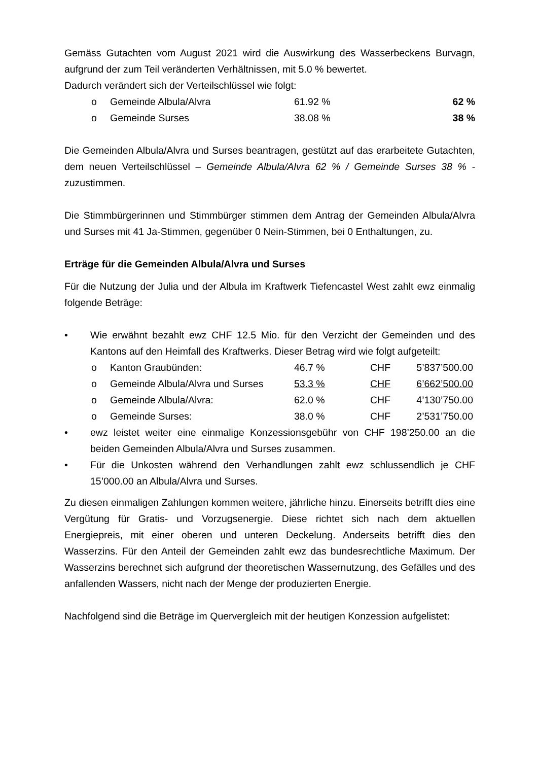Gemäss Gutachten vom August 2021 wird die Auswirkung des Wasserbeckens Burvagn, aufgrund der zum Teil veränderten Verhältnissen, mit 5.0 % bewertet.
Dadurch verändert sich der Verteilschlüssel wie folgt:
o Gemeinde Albula/Alvra 61.92 % 62 %
o Gemeinde Surses 38.08 % 38 %
Die Gemeinden Albula/Alvra und Surses beantragen, gestützt auf das erarbeitete Gutachten, dem neuen Verteilschlüssel – Gemeinde Albula/Alvra 62 % / Gemeinde Surses 38 % - zuzustimmen.
Die Stimmbürgerinnen und Stimmbürger stimmen dem Antrag der Gemeinden Albula/Alvra und Surses mit 41 Ja-Stimmen, gegenüber 0 Nein-Stimmen, bei 0 Enthaltungen, zu.
Erträge für die Gemeinden Albula/Alvra und Surses
Für die Nutzung der Julia und der Albula im Kraftwerk Tiefencastel West zahlt ewz einmalig folgende Beträge:
• Wie erwähnt bezahlt ewz CHF 12.5 Mio. für den Verzicht der Gemeinden und des Kantons auf den Heimfall des Kraftwerks. Dieser Betrag wird wie folgt aufgeteilt:
o Kanton Graubünden: 46.7 % CHF 5’837’500.00
o Gemeinde Albula/Alvra und Surses 53.3 % CHF 6’662’500.00
o Gemeinde Albula/Alvra: 62.0 % CHF 4’130’750.00
o Gemeinde Surses: 38.0 % CHF 2’531’750.00
• ewz leistet weiter eine einmalige Konzessionsgebühr von CHF 198’250.00 an die beiden Gemeinden Albula/Alvra und Surses zusammen.
• Für die Unkosten während den Verhandlungen zahlt ewz schlussendlich je CHF 15’000.00 an Albula/Alvra und Surses.
Zu diesen einmaligen Zahlungen kommen weitere, jährliche hinzu. Einerseits betrifft dies eine Vergütung für Gratis- und Vorzugsenergie. Diese richtet sich nach dem aktuellen Energiepreis, mit einer oberen und unteren Deckelung. Anderseits betrifft dies den Wasserzins. Für den Anteil der Gemeinden zahlt ewz das bundesrechtliche Maximum. Der Wasserzins berechnet sich aufgrund der theoretischen Wassernutzung, des Gefälles und des anfallenden Wassers, nicht nach der Menge der produzierten Energie.
Nachfolgend sind die Beträge im Quervergleich mit der heutigen Konzession aufgelistet: